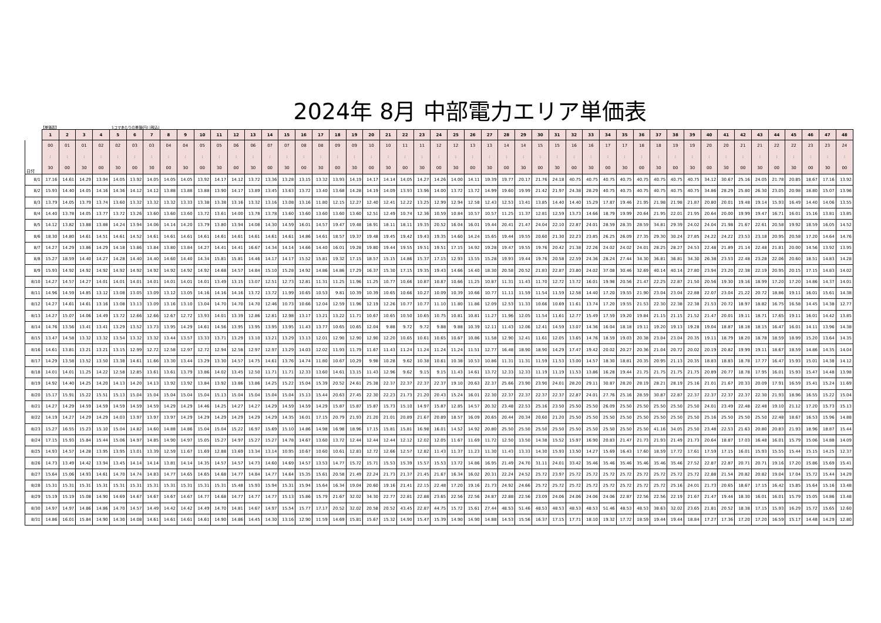2024年 8月 中部電力エリア単価表
【単価表】 1コマあたりの単価(円) [税込]
| | 1 | 2 | 3 | 4 | 5 | 6 | 7 | 8 | 9 | 10 | 11 | 12 | 13 | 14 | 15 | 16 | 17 | 18 | 19 | 20 | 21 | 22 | 23 | 24 | 25 | 26 | 27 | 28 | 29 | 30 | 31 | 32 | 33 | 34 | 35 | 36 | 37 | 38 | 39 | 40 | 41 | 42 | 43 | 44 | 45 | 46 | 47 | 48 |
| --- | --- | --- | --- | --- | --- | --- | --- | --- | --- | --- | --- | --- | --- | --- | --- | --- | --- | --- | --- | --- | --- | --- | --- | --- | --- | --- | --- | --- | --- | --- | --- | --- | --- | --- | --- | --- | --- | --- | --- | --- | --- | --- | --- | --- | --- | --- | --- | --- |
| 日付 | 00 : 30 | 01 : 00 | 01 : 30 | 02 : 00 | 02 : 30 | 03 : 00 | 03 : 30 | 04 : 00 | 04 : 30 | 05 : 00 | 05 : 30 | 06 : 00 | 06 : 30 | 07 : 00 | 07 : 30 | 08 : 00 | 08 : 30 | 09 : 00 | 09 : 30 | 10 : 00 | 10 : 30 | 11 : 00 | 11 : 30 | 12 : 00 | 12 : 30 | 13 : 00 | 13 : 30 | 14 : 00 | 14 : 30 | 15 : 00 | 15 : 30 | 16 : 00 | 16 : 30 | 17 : 00 | 17 : 30 | 18 : 00 | 18 : 30 | 19 : 00 | 19 : 30 | 20 : 00 | 20 : 30 | 21 : 00 | 21 : 30 | 22 : 00 | 22 : 30 | 23 : 00 | 23 : 30 | 24 : 00 |
| 8/1 | 17.16 | 14.61 | 14.29 | 13.94 | 14.05 | 13.92 | 14.05 | 14.05 | 14.05 | 13.92 | 14.17 | 14.12 | 13.72 | 13.36 | 13.28 | 13.15 | 13.32 | 13.93 | 14.19 | 14.17 | 14.14 | 14.05 | 14.27 | 14.26 | 14.00 | 14.11 | 19.39 | 19.77 | 20.17 | 21.76 | 24.18 | 40.75 | 40.75 | 40.75 | 40.75 | 40.75 | 40.75 | 40.75 | 40.75 | 34.12 | 30.67 | 25.16 | 24.05 | 21.78 | 20.85 | 18.67 | 17.16 | 13.92 |
| 8/2 | 15.93 | 14.40 | 14.05 | 14.16 | 14.36 | 14.12 | 14.12 | 13.88 | 13.88 | 13.88 | 13.90 | 14.17 | 13.89 | 13.45 | 13.63 | 13.72 | 13.40 | 13.68 | 14.28 | 14.19 | 14.09 | 13.93 | 13.96 | 14.00 | 13.72 | 13.72 | 14.99 | 19.60 | 19.99 | 21.42 | 21.97 | 24.38 | 28.29 | 40.75 | 40.75 | 40.75 | 40.75 | 40.75 | 40.75 | 34.86 | 28.29 | 25.80 | 26.30 | 23.05 | 20.98 | 18.80 | 15.07 | 13.96 |
| 8/3 | 13.79 | 14.05 | 13.79 | 13.74 | 13.60 | 13.32 | 13.32 | 13.32 | 13.33 | 13.38 | 13.38 | 13.16 | 13.32 | 13.16 | 13.08 | 13.16 | 11.80 | 12.15 | 12.27 | 12.40 | 12.41 | 12.22 | 13.25 | 12.99 | 12.94 | 12.58 | 12.43 | 12.53 | 13.41 | 13.85 | 14.40 | 14.40 | 15.29 | 17.87 | 19.46 | 21.95 | 21.98 | 21.98 | 21.87 | 20.80 | 20.01 | 19.48 | 19.14 | 15.93 | 16.49 | 14.40 | 14.06 | 13.55 |
| 8/4 | 14.40 | 13.78 | 14.05 | 13.77 | 13.72 | 13.26 | 13.60 | 13.60 | 13.60 | 13.72 | 13.61 | 14.00 | 13.78 | 13.78 | 13.60 | 13.60 | 13.60 | 13.60 | 13.60 | 12.51 | 12.49 | 10.74 | 12.36 | 10.59 | 10.84 | 10.57 | 10.57 | 11.25 | 11.37 | 12.81 | 12.59 | 13.73 | 14.66 | 18.79 | 19.99 | 20.64 | 21.95 | 22.01 | 21.95 | 20.64 | 20.00 | 19.99 | 19.47 | 16.71 | 16.01 | 15.16 | 13.81 | 13.85 |
| 8/5 | 14.12 | 13.82 | 13.88 | 13.88 | 14.24 | 13.94 | 14.06 | 14.14 | 14.20 | 13.79 | 13.80 | 13.94 | 14.08 | 14.30 | 14.59 | 16.01 | 14.57 | 19.47 | 19.48 | 18.91 | 18.11 | 18.11 | 19.35 | 20.52 | 16.04 | 16.01 | 19.44 | 20.41 | 21.47 | 24.04 | 22.10 | 22.87 | 24.01 | 28.59 | 28.35 | 28.59 | 34.81 | 29.39 | 24.02 | 24.04 | 21.98 | 21.67 | 22.61 | 20.58 | 19.92 | 18.59 | 16.05 | 14.52 |
| 8/6 | 18.30 | 14.80 | 14.61 | 14.51 | 14.61 | 14.52 | 14.61 | 14.61 | 14.61 | 14.61 | 14.61 | 14.61 | 14.61 | 14.61 | 14.61 | 14.86 | 14.61 | 18.57 | 19.37 | 19.48 | 19.45 | 19.42 | 19.43 | 19.35 | 14.60 | 14.24 | 15.65 | 19.44 | 19.55 | 20.60 | 21.30 | 22.23 | 23.85 | 26.25 | 26.09 | 27.35 | 29.30 | 30.24 | 27.85 | 24.22 | 24.22 | 23.53 | 23.18 | 20.95 | 20.58 | 17.20 | 14.64 | 14.76 |
| 8/7 | 14.27 | 14.29 | 13.86 | 14.29 | 14.18 | 13.86 | 13.84 | 13.80 | 13.84 | 14.27 | 14.41 | 14.41 | 16.67 | 14.34 | 14.14 | 14.66 | 14.40 | 16.01 | 19.28 | 19.80 | 19.44 | 19.55 | 19.51 | 19.51 | 17.15 | 14.92 | 19.28 | 19.47 | 19.55 | 19.76 | 20.42 | 21.38 | 22.26 | 24.02 | 24.02 | 24.01 | 28.25 | 28.27 | 24.53 | 22.48 | 21.89 | 21.14 | 22.48 | 21.81 | 20.00 | 14.56 | 13.92 | 13.95 |
| 8/8 | 15.27 | 18.59 | 14.40 | 14.27 | 14.28 | 14.40 | 14.40 | 14.60 | 14.40 | 14.34 | 15.81 | 15.81 | 14.46 | 14.17 | 14.17 | 15.52 | 15.81 | 19.32 | 17.15 | 18.57 | 15.15 | 14.86 | 15.37 | 17.15 | 12.93 | 13.55 | 15.28 | 19.93 | 19.44 | 19.76 | 20.58 | 22.59 | 24.36 | 28.24 | 27.44 | 34.30 | 36.81 | 36.81 | 34.30 | 26.38 | 23.53 | 22.48 | 23.28 | 22.06 | 20.60 | 18.51 | 14.83 | 14.28 |
| 8/9 | 15.93 | 14.92 | 14.92 | 14.92 | 14.92 | 14.92 | 14.92 | 14.92 | 14.92 | 14.92 | 14.68 | 14.57 | 14.84 | 15.10 | 15.28 | 14.92 | 14.86 | 14.86 | 17.29 | 16.37 | 15.30 | 17.15 | 19.35 | 19.43 | 14.66 | 14.40 | 18.30 | 20.58 | 20.52 | 21.83 | 22.87 | 23.80 | 24.02 | 37.08 | 30.46 | 32.69 | 40.14 | 40.14 | 27.80 | 23.94 | 23.20 | 22.38 | 22.19 | 20.95 | 20.15 | 17.15 | 14.83 | 14.02 |
| 8/10 | 14.27 | 14.57 | 14.27 | 14.01 | 14.01 | 14.01 | 14.01 | 14.01 | 14.01 | 14.01 | 13.49 | 13.15 | 13.07 | 12.51 | 12.73 | 12.81 | 11.31 | 11.25 | 11.96 | 11.25 | 10.77 | 10.66 | 10.87 | 10.87 | 10.66 | 11.25 | 10.87 | 11.31 | 11.43 | 11.70 | 12.72 | 13.72 | 16.01 | 19.98 | 20.56 | 21.47 | 22.25 | 22.87 | 21.50 | 20.56 | 19.30 | 19.16 | 18.99 | 17.20 | 17.20 | 14.86 | 14.37 | 14.01 |
| 8/11 | 14.96 | 14.59 | 14.85 | 13.12 | 13.08 | 13.05 | 13.09 | 13.12 | 13.05 | 14.16 | 14.16 | 14.16 | 13.72 | 13.72 | 11.99 | 10.65 | 10.53 | 9.81 | 10.39 | 10.39 | 10.65 | 10.66 | 10.27 | 10.09 | 10.39 | 10.66 | 10.77 | 11.11 | 11.59 | 11.54 | 11.59 | 12.58 | 14.40 | 17.20 | 19.55 | 21.90 | 23.04 | 23.04 | 22.88 | 22.07 | 23.04 | 21.22 | 20.72 | 18.86 | 19.11 | 16.01 | 15.61 | 14.38 |
| 8/12 | 14.27 | 14.61 | 14.61 | 13.16 | 13.08 | 13.13 | 13.09 | 13.16 | 13.10 | 13.04 | 14.70 | 14.70 | 14.70 | 12.46 | 10.73 | 10.66 | 12.04 | 12.59 | 11.96 | 12.19 | 12.26 | 10.77 | 10.77 | 11.10 | 11.80 | 11.86 | 12.09 | 12.53 | 11.33 | 10.66 | 10.69 | 11.61 | 13.74 | 17.20 | 19.55 | 21.53 | 22.30 | 22.38 | 22.38 | 21.53 | 20.72 | 18.97 | 18.82 | 16.75 | 16.58 | 14.45 | 14.38 | 12.77 |
| 8/13 | 14.27 | 15.07 | 14.06 | 14.49 | 13.72 | 12.66 | 12.66 | 12.67 | 12.72 | 13.93 | 14.01 | 13.39 | 12.86 | 12.81 | 12.98 | 13.17 | 13.21 | 13.22 | 11.71 | 10.67 | 10.65 | 10.50 | 10.65 | 10.75 | 10.81 | 10.81 | 11.27 | 11.96 | 12.05 | 11.54 | 11.61 | 12.77 | 15.49 | 17.59 | 19.20 | 19.84 | 21.15 | 21.15 | 21.52 | 21.47 | 20.01 | 19.11 | 18.71 | 17.65 | 19.11 | 16.01 | 14.42 | 13.85 |
| 8/14 | 14.76 | 13.56 | 13.41 | 13.41 | 13.29 | 13.52 | 13.73 | 13.95 | 14.29 | 14.61 | 14.56 | 13.95 | 13.95 | 13.95 | 13.95 | 11.43 | 13.77 | 10.65 | 10.65 | 12.04 | 9.88 | 9.72 | 9.72 | 9.88 | 9.88 | 10.39 | 12.11 | 11.43 | 12.06 | 12.41 | 14.59 | 13.07 | 14.36 | 16.04 | 18.18 | 19.11 | 19.20 | 19.13 | 19.28 | 19.04 | 18.87 | 18.18 | 18.15 | 16.47 | 16.01 | 14.11 | 13.96 | 14.38 |
| 8/15 | 13.47 | 14.58 | 13.32 | 13.32 | 13.54 | 13.32 | 13.32 | 13.44 | 13.57 | 13.33 | 13.71 | 13.29 | 13.10 | 13.21 | 13.29 | 13.13 | 12.01 | 12.90 | 12.90 | 12.90 | 12.20 | 10.65 | 10.61 | 10.65 | 10.67 | 10.86 | 11.58 | 12.90 | 12.41 | 11.61 | 12.05 | 13.65 | 14.76 | 18.59 | 19.03 | 20.38 | 23.04 | 23.04 | 20.35 | 19.11 | 18.79 | 18.20 | 18.78 | 18.59 | 18.99 | 15.20 | 13.64 | 14.35 |
| 8/16 | 14.61 | 13.81 | 13.21 | 13.21 | 13.15 | 12.99 | 12.72 | 12.58 | 12.97 | 12.72 | 12.94 | 12.58 | 12.97 | 12.97 | 13.29 | 14.03 | 12.02 | 11.93 | 11.79 | 11.67 | 11.43 | 11.24 | 11.24 | 11.24 | 11.24 | 11.51 | 12.77 | 16.48 | 18.90 | 18.90 | 14.29 | 17.47 | 19.42 | 20.02 | 20.27 | 20.36 | 21.04 | 20.72 | 20.02 | 20.19 | 20.82 | 19.99 | 19.11 | 18.67 | 18.59 | 14.86 | 14.35 | 14.04 |
| 8/17 | 14.29 | 13.58 | 13.52 | 13.50 | 13.38 | 14.61 | 11.66 | 13.30 | 13.44 | 13.29 | 13.30 | 14.57 | 14.75 | 14.61 | 13.76 | 14.74 | 11.80 | 10.67 | 10.29 | 9.98 | 10.28 | 9.62 | 10.38 | 10.61 | 10.38 | 10.53 | 10.86 | 11.31 | 11.31 | 11.59 | 11.53 | 13.00 | 14.57 | 18.30 | 18.81 | 20.35 | 20.95 | 21.13 | 20.35 | 18.83 | 18.83 | 18.78 | 17.77 | 16.47 | 15.93 | 15.01 | 14.38 | 14.12 |
| 8/18 | 14.01 | 14.01 | 11.25 | 14.22 | 12.58 | 12.85 | 13.61 | 13.61 | 13.79 | 13.86 | 14.02 | 13.45 | 12.50 | 11.71 | 11.71 | 12.33 | 13.60 | 14.61 | 13.15 | 11.43 | 12.96 | 9.62 | 9.15 | 9.15 | 11.43 | 14.61 | 13.72 | 12.33 | 12.33 | 11.19 | 11.19 | 11.53 | 13.86 | 16.28 | 19.44 | 21.75 | 21.75 | 21.75 | 21.75 | 20.89 | 20.77 | 18.78 | 17.95 | 16.01 | 15.93 | 15.47 | 14.48 | 13.98 |
| 8/19 | 14.92 | 14.40 | 14.25 | 14.20 | 14.13 | 14.20 | 14.13 | 13.92 | 13.92 | 13.84 | 13.92 | 13.86 | 13.86 | 14.25 | 15.22 | 15.04 | 15.39 | 20.52 | 24.61 | 25.38 | 22.37 | 22.37 | 22.37 | 22.37 | 19.10 | 20.63 | 22.37 | 25.66 | 23.90 | 23.90 | 24.01 | 28.20 | 29.11 | 30.87 | 28.20 | 28.19 | 28.21 | 28.19 | 25.16 | 21.01 | 21.67 | 20.33 | 20.09 | 17.91 | 16.59 | 15.41 | 15.24 | 11.69 |
| 8/20 | 15.17 | 15.91 | 15.22 | 15.51 | 15.13 | 15.04 | 15.04 | 15.04 | 15.04 | 15.04 | 15.13 | 15.04 | 15.04 | 15.04 | 15.04 | 15.13 | 15.44 | 20.63 | 27.45 | 22.30 | 22.23 | 21.73 | 21.20 | 20.43 | 15.24 | 16.01 | 22.30 | 22.37 | 22.37 | 22.37 | 22.37 | 22.87 | 24.01 | 27.76 | 25.16 | 28.59 | 30.87 | 22.87 | 22.37 | 22.37 | 22.37 | 22.37 | 22.30 | 21.93 | 18.96 | 16.55 | 15.22 | 15.04 |
| 8/21 | 14.27 | 14.29 | 14.59 | 14.59 | 14.59 | 14.59 | 14.59 | 14.29 | 14.29 | 14.46 | 14.25 | 14.27 | 14.27 | 14.29 | 14.59 | 14.59 | 14.29 | 15.87 | 15.87 | 15.87 | 15.73 | 15.10 | 14.97 | 15.87 | 12.85 | 14.57 | 20.32 | 23.48 | 22.53 | 25.16 | 23.50 | 25.50 | 25.50 | 26.09 | 25.50 | 25.50 | 25.50 | 25.50 | 25.50 | 24.01 | 23.49 | 22.48 | 22.48 | 19.10 | 21.12 | 17.20 | 15.73 | 15.13 |
| 8/22 | 14.19 | 14.27 | 14.29 | 14.29 | 14.03 | 13.97 | 13.97 | 13.97 | 14.29 | 14.29 | 14.29 | 14.29 | 14.29 | 14.29 | 14.35 | 16.01 | 17.15 | 20.79 | 21.93 | 21.20 | 21.01 | 20.89 | 21.67 | 20.89 | 18.57 | 16.09 | 20.65 | 20.44 | 20.34 | 20.60 | 21.20 | 25.50 | 25.50 | 25.50 | 25.50 | 25.50 | 25.50 | 25.50 | 25.50 | 25.16 | 25.50 | 25.50 | 25.50 | 22.48 | 18.67 | 16.53 | 15.96 | 14.88 |
| 8/23 | 15.27 | 16.55 | 15.23 | 15.10 | 15.04 | 14.82 | 14.60 | 14.88 | 14.86 | 15.04 | 15.04 | 15.22 | 16.97 | 15.69 | 15.10 | 14.86 | 14.98 | 16.98 | 18.96 | 17.15 | 15.81 | 15.81 | 16.98 | 16.01 | 14.52 | 14.92 | 20.80 | 25.50 | 25.50 | 25.50 | 25.50 | 25.50 | 25.50 | 25.50 | 25.50 | 25.50 | 41.16 | 34.05 | 25.50 | 23.48 | 22.53 | 21.63 | 20.80 | 20.83 | 21.93 | 18.96 | 18.87 | 15.44 |
| 8/24 | 17.15 | 15.93 | 15.84 | 15.44 | 15.06 | 14.97 | 14.85 | 14.90 | 14.97 | 15.05 | 15.27 | 14.97 | 15.27 | 15.27 | 14.78 | 14.67 | 13.60 | 13.72 | 12.44 | 12.44 | 12.44 | 12.12 | 12.02 | 12.05 | 11.67 | 11.69 | 11.72 | 12.50 | 13.50 | 14.38 | 15.52 | 15.97 | 16.90 | 20.83 | 21.47 | 21.73 | 21.93 | 21.49 | 21.73 | 20.64 | 18.87 | 17.03 | 16.48 | 16.01 | 15.79 | 15.06 | 14.88 | 14.09 |
| 8/25 | 14.93 | 14.57 | 14.28 | 13.95 | 13.95 | 13.01 | 13.39 | 12.59 | 11.67 | 11.69 | 12.88 | 13.69 | 13.34 | 13.14 | 10.95 | 10.67 | 10.60 | 10.61 | 12.83 | 12.72 | 12.66 | 12.57 | 12.82 | 11.43 | 11.37 | 11.23 | 11.30 | 11.43 | 13.33 | 14.30 | 15.93 | 13.50 | 14.27 | 15.69 | 16.43 | 17.60 | 18.59 | 17.72 | 17.61 | 17.59 | 17.15 | 16.01 | 15.93 | 15.55 | 15.44 | 15.15 | 14.25 | 12.37 |
| 8/26 | 14.73 | 13.49 | 14.42 | 13.94 | 13.45 | 14.14 | 14.14 | 13.81 | 14.14 | 14.35 | 14.57 | 14.57 | 14.73 | 14.60 | 14.69 | 14.57 | 13.53 | 14.77 | 15.72 | 15.71 | 15.53 | 15.39 | 15.57 | 15.53 | 13.72 | 14.86 | 16.95 | 21.49 | 24.70 | 31.11 | 24.01 | 33.42 | 35.46 | 35.46 | 35.46 | 35.46 | 35.46 | 35.46 | 27.52 | 22.87 | 22.87 | 20.71 | 20.71 | 19.16 | 17.20 | 15.86 | 15.69 | 15.41 |
| 8/27 | 15.64 | 15.06 | 14.93 | 14.61 | 14.70 | 14.74 | 14.83 | 14.77 | 14.65 | 14.65 | 14.68 | 14.77 | 14.84 | 14.77 | 14.64 | 15.35 | 15.61 | 20.58 | 21.49 | 22.24 | 21.73 | 21.37 | 21.45 | 21.67 | 16.34 | 16.02 | 20.31 | 22.24 | 24.52 | 25.72 | 23.97 | 25.72 | 25.72 | 25.72 | 25.72 | 25.72 | 25.72 | 25.72 | 25.72 | 22.88 | 21.54 | 20.82 | 20.82 | 19.04 | 17.04 | 15.72 | 15.44 | 14.29 |
| 8/28 | 15.31 | 15.31 | 15.31 | 15.31 | 15.31 | 15.31 | 15.31 | 15.31 | 15.31 | 15.31 | 15.31 | 15.48 | 15.93 | 15.94 | 15.31 | 15.94 | 15.64 | 16.34 | 19.04 | 20.60 | 19.16 | 21.41 | 22.15 | 22.48 | 17.20 | 19.16 | 21.73 | 24.92 | 24.66 | 25.72 | 25.72 | 25.72 | 25.72 | 25.72 | 25.72 | 25.72 | 25.72 | 25.16 | 24.01 | 21.73 | 20.65 | 18.67 | 17.15 | 16.42 | 15.85 | 15.64 | 15.16 | 13.48 |
| 8/29 | 15.19 | 15.19 | 15.08 | 14.90 | 14.69 | 14.67 | 14.67 | 14.67 | 14.67 | 14.77 | 14.68 | 14.77 | 14.77 | 14.77 | 15.13 | 15.86 | 15.79 | 21.67 | 32.02 | 34.30 | 22.77 | 22.81 | 22.88 | 23.65 | 22.56 | 22.56 | 24.87 | 22.88 | 22.56 | 23.09 | 24.06 | 24.06 | 24.06 | 24.06 | 22.87 | 22.56 | 22.56 | 22.19 | 21.67 | 21.47 | 19.44 | 18.30 | 16.01 | 16.01 | 15.79 | 15.05 | 14.86 | 13.48 |
| 8/30 | 14.97 | 14.97 | 14.86 | 14.86 | 14.70 | 14.57 | 14.49 | 14.42 | 14.42 | 14.49 | 14.70 | 14.81 | 14.67 | 14.97 | 15.54 | 15.77 | 17.17 | 20.52 | 32.02 | 20.58 | 20.52 | 43.45 | 22.87 | 44.75 | 15.72 | 15.61 | 27.44 | 48.53 | 51.46 | 48.53 | 48.53 | 48.53 | 48.53 | 51.46 | 48.53 | 48.53 | 38.63 | 32.02 | 23.65 | 21.81 | 20.52 | 18.38 | 17.15 | 15.93 | 16.29 | 15.72 | 15.65 | 12.60 |
| 8/31 | 14.86 | 16.01 | 15.84 | 14.90 | 14.30 | 14.08 | 14.61 | 14.61 | 14.61 | 14.61 | 14.90 | 14.86 | 14.45 | 14.30 | 13.16 | 12.90 | 11.59 | 14.69 | 15.81 | 15.67 | 15.32 | 14.90 | 15.47 | 15.39 | 14.90 | 14.90 | 14.88 | 14.53 | 15.56 | 16.37 | 17.15 | 17.71 | 18.10 | 19.32 | 17.72 | 18.59 | 19.44 | 19.44 | 18.84 | 17.27 | 17.36 | 17.20 | 17.20 | 16.59 | 15.17 | 14.48 | 14.29 | 12.80 |